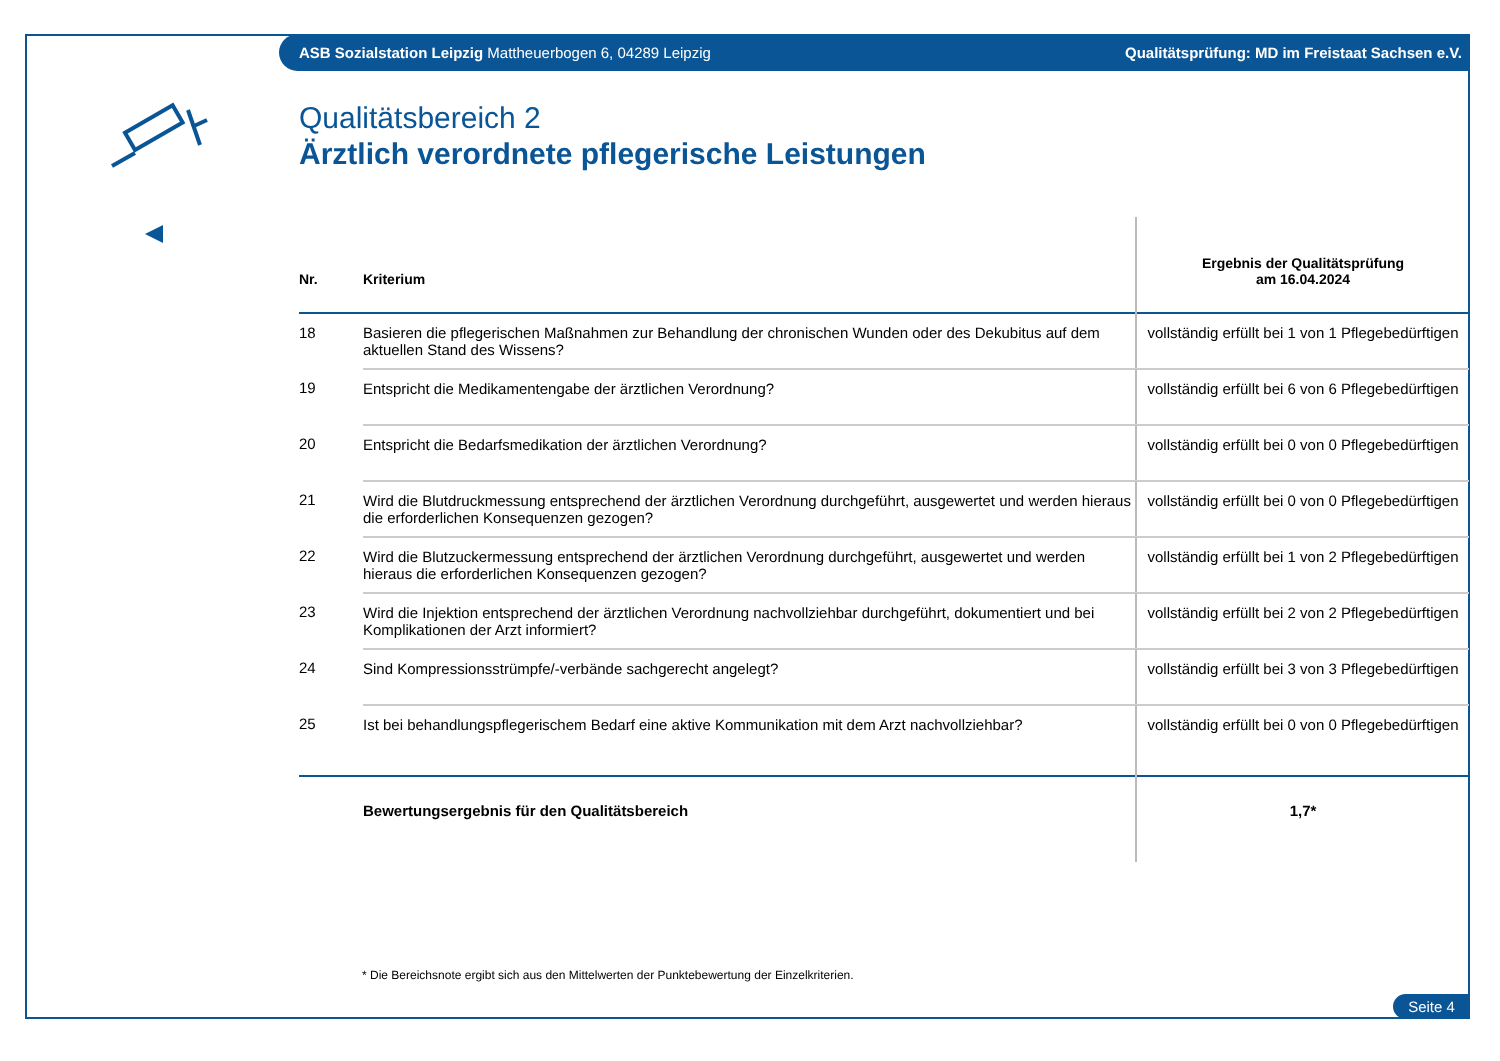ASB Sozialstation Leipzig Mattheuerbogen 6, 04289 Leipzig Qualitätsprüfung: MD im Freistaat Sachsen e.V.
Qualitätsbereich 2
Ärztlich verordnete pflegerische Leistungen
| Nr. | Kriterium | Ergebnis der Qualitätsprüfung am 16.04.2024 |
| --- | --- | --- |
| 18 | Basieren die pflegerischen Maßnahmen zur Behandlung der chronischen Wunden oder des Dekubitus auf dem aktuellen Stand des Wissens? | vollständig erfüllt bei 1 von 1 Pflegebedürftigen |
| 19 | Entspricht die Medikamentengabe der ärztlichen Verordnung? | vollständig erfüllt bei 6 von 6 Pflegebedürftigen |
| 20 | Entspricht die Bedarfsmedikation der ärztlichen Verordnung? | vollständig erfüllt bei 0 von 0 Pflegebedürftigen |
| 21 | Wird die Blutdruckmessung entsprechend der ärztlichen Verordnung durchgeführt, ausgewertet und werden hieraus die erforderlichen Konsequenzen gezogen? | vollständig erfüllt bei 0 von 0 Pflegebedürftigen |
| 22 | Wird die Blutzuckermessung entsprechend der ärztlichen Verordnung durchgeführt, ausgewertet und werden hieraus die erforderlichen Konsequenzen gezogen? | vollständig erfüllt bei 1 von 2 Pflegebedürftigen |
| 23 | Wird die Injektion entsprechend der ärztlichen Verordnung nachvollziehbar durchgeführt, dokumentiert und bei Komplikationen der Arzt informiert? | vollständig erfüllt bei 2 von 2 Pflegebedürftigen |
| 24 | Sind Kompressionsstrümpfe/-verbände sachgerecht angelegt? | vollständig erfüllt bei 3 von 3 Pflegebedürftigen |
| 25 | Ist bei behandlungspflegerischem Bedarf eine aktive Kommunikation mit dem Arzt nachvollziehbar? | vollständig erfüllt bei 0 von 0 Pflegebedürftigen |
| | Bewertungsergebnis für den Qualitätsbereich | 1,7* |
* Die Bereichsnote ergibt sich aus den Mittelwerten der Punktebewertung der Einzelkriterien.
Seite 4